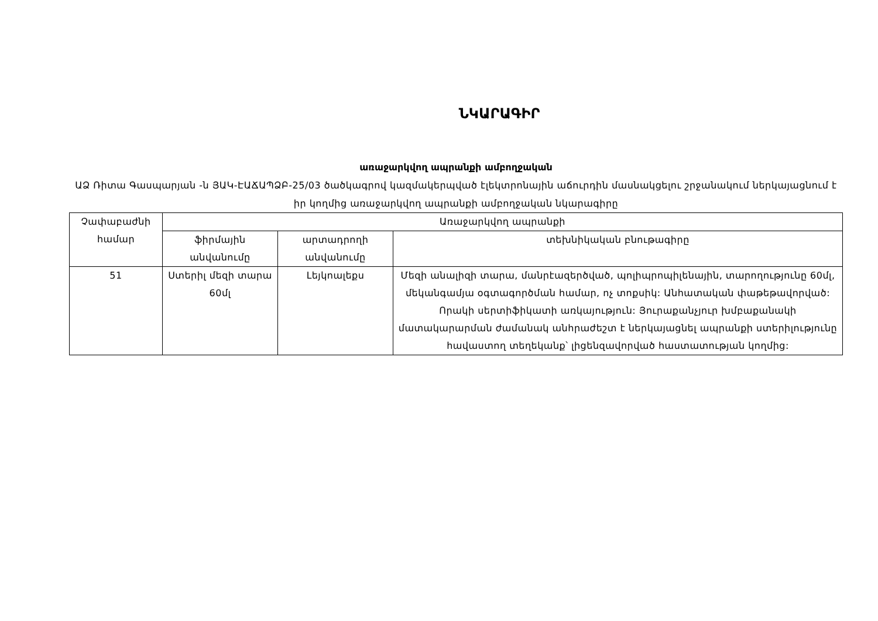ՆԿԱՐԱԳԻՐ
առաջարկվող ապրանքի ամբողջական
ԱՁ Ռիտա Գասպարյան -ն ՅԱԿ-ԷԱՃԱՊՁԲ-25/03 ծածկագրով կազմակերպված էլեկտրոնային աճուրդին մասնակցելու շրջանակում ներկայացնում է իր կողմից առաջարկվող ապրանքի ամբողջական նկարագիրը
| Չափաբաժնի համար | Առաջարկվող ապրանքի | | |
| --- | --- | --- | --- |
| | ֆիրմային անվանումը | արտադրողի անվանումը | տեխնիկական բնութագիրը |
| 51 | Ստերիլ մեզի տարա 60մլ | Լեյկոալեքս | Մեզի անալիզի տարա, մանրէազերծված, պոլիպրոպիլենային, տարողությունը 60մլ, մեկանգամյա օգտագործման համար, ոչ տոքսիկ: Անհատական փաթեթավորված: Որակի սերտիֆիկատի առկայություն: Յուրաքանչյուր խմբաքանակի մատակարարման ժամանակ անհրաժեշտ է ներկայացնել ապրանքի ստերիլությունը հավաստող տեղեկանք՝ լիցենզավորված հաստատության կողմից: |